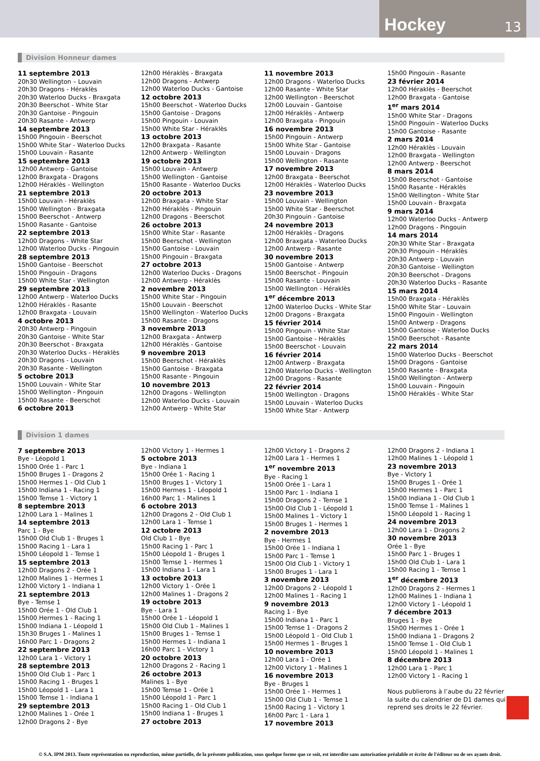Hockey 13
Division Honneur dames
11 septembre 2013
20h30 Wellington – Louvain
20h30 Dragons - Héraklès
20h30 Waterloo Ducks - Braxgata
20h30 Beerschot - White Star
20h30 Gantoise - Pingouin
20h30 Rasante - Antwerp
14 septembre 2013
15h00 Pingouin - Beerschot
15h00 White Star - Waterloo Ducks
15h00 Louvain - Rasante
15 septembre 2013
12h00 Antwerp - Gantoise
12h00 Braxgata - Dragons
12h00 Héraklès - Wellington
21 septembre 2013
15h00 Louvain - Héraklès
15h00 Wellington - Braxgata
15h00 Beerschot - Antwerp
15h00 Rasante - Gantoise
22 septembre 2013
12h00 Dragons - White Star
12h00 Waterloo Ducks - Pingouin
28 septembre 2013
15h00 Gantoise - Beerschot
15h00 Pingouin - Dragons
15h00 White Star - Wellington
29 septembre 2013
12h00 Antwerp - Waterloo Ducks
12h00 Héraklès - Rasante
12h00 Braxgata - Louvain
4 octobre 2013
20h30 Antwerp - Pingouin
20h30 Gantoise - White Star
20h30 Beerschot - Braxgata
20h30 Waterloo Ducks - Héraklès
20h30 Dragons - Louvain
20h30 Rasante - Wellington
5 octobre 2013
15h00 Louvain - White Star
15h00 Wellington - Pingouin
15h00 Rasante - Beerschot
6 octobre 2013
12h00 Héraklès - Braxgata
12h00 Dragons - Antwerp
12h00 Waterloo Ducks - Gantoise
12 octobre 2013
15h00 Beerschot - Waterloo Ducks
15h00 Gantoise - Dragons
15h00 Pingouin - Louvain
15h00 White Star - Héraklès
13 octobre 2013
12h00 Braxgata - Rasante
12h00 Antwerp - Wellington
19 octobre 2013
15h00 Louvain - Antwerp
15h00 Wellington - Gantoise
15h00 Rasante - Waterloo Ducks
20 octobre 2013
12h00 Braxgata - White Star
12h00 Héraklès - Pingouin
12h00 Dragons - Beerschot
26 octobre 2013
15h00 White Star - Rasante
15h00 Beerschot - Wellington
15h00 Gantoise - Louvain
15h00 Pingouin - Braxgata
27 octobre 2013
12h00 Waterloo Ducks - Dragons
12h00 Antwerp - Héraklès
2 novembre 2013
15h00 White Star - Pingouin
15h00 Louvain - Beerschot
15h00 Wellington - Waterloo Ducks
15h00 Rasante - Dragons
3 novembre 2013
12h00 Braxgata - Antwerp
12h00 Héraklès - Gantoise
9 novembre 2013
15h00 Beerschot - Héraklès
15h00 Gantoise - Braxgata
15h00 Rasante - Pingouin
10 novembre 2013
12h00 Dragons - Wellington
12h00 Waterloo Ducks - Louvain
12h00 Antwerp - White Star
11 novembre 2013
12h00 Dragons - Waterloo Ducks
12h00 Rasante - White Star
12h00 Wellington - Beerschot
12h00 Louvain - Gantoise
12h00 Héraklès - Antwerp
12h00 Braxgata - Pingouin
16 novembre 2013
15h00 Pingouin - Antwerp
15h00 White Star - Gantoise
15h00 Louvain - Dragons
15h00 Wellington - Rasante
17 novembre 2013
12h00 Braxgata - Beerschot
12h00 Héraklès - Waterloo Ducks
23 novembre 2013
15h00 Louvain - Wellington
15h00 White Star - Beerschot
20h30 Pingouin - Gantoise
24 novembre 2013
12h00 Héraklès - Dragons
12h00 Braxgata - Waterloo Ducks
12h00 Antwerp - Rasante
30 novembre 2013
15h00 Gantoise - Antwerp
15h00 Beerschot - Pingouin
15h00 Rasante - Louvain
15h00 Wellington - Héraklès
1<sup>er</sup> décembre 2013
12h00 Waterloo Ducks - White Star
12h00 Dragons - Braxgata
15 février 2014
15h00 Pingouin - White Star
15h00 Gantoise - Héraklès
15h00 Beerschot - Louvain
16 février 2014
12h00 Antwerp - Braxgata
12h00 Waterloo Ducks - Wellington
12h00 Dragons - Rasante
22 février 2014
15h00 Wellington - Dragons
15h00 Louvain - Waterloo Ducks
15h00 White Star - Antwerp
15h00 Pingouin - Rasante
23 février 2014
12h00 Héraklès - Beerschot
12h00 Braxgata - Gantoise
1<sup>er</sup> mars 2014
15h00 White Star - Dragons
15h00 Pingouin - Waterloo Ducks
15h00 Gantoise - Rasante
2 mars 2014
12h00 Héraklès - Louvain
12h00 Braxgata - Wellington
12h00 Antwerp - Beerschot
8 mars 2014
15h00 Beerschot - Gantoise
15h00 Rasante - Héraklès
15h00 Wellington - White Star
15h00 Louvain - Braxgata
9 mars 2014
12h00 Waterloo Ducks - Antwerp
12h00 Dragons - Pingouin
14 mars 2014
20h30 White Star - Braxgata
20h30 Pingouin - Héraklès
20h30 Antwerp - Louvain
20h30 Gantoise - Wellington
20h30 Beerschot - Dragons
20h30 Waterloo Ducks - Rasante
15 mars 2014
15h00 Braxgata - Héraklès
15h00 White Star - Louvain
15h00 Pingouin - Wellington
15h00 Antwerp - Dragons
15h00 Gantoise - Waterloo Ducks
15h00 Beerschot - Rasante
22 mars 2014
15h00 Waterloo Ducks - Beerschot
15h00 Dragons - Gantoise
15h00 Rasante - Braxgata
15h00 Wellington - Antwerp
15h00 Louvain - Pingouin
15h00 Héraklès - White Star
Division 1 dames
7 septembre 2013
Bye - Léopold 1
15h00 Orée 1 - Parc 1
15h00 Bruges 1 - Dragons 2
15h00 Hermes 1 - Old Club 1
15h00 Indiana 1 - Racing 1
15h00 Temse 1 - Victory 1
8 septembre 2013
12h00 Lara 1 - Malines 1
14 septembre 2013
Parc 1 - Bye
15h00 Old Club 1 - Bruges 1
15h00 Racing 1 - Lara 1
15h00 Léopold 1 - Temse 1
15 septembre 2013
12h00 Dragons 2 - Orée 1
12h00 Malines 1 - Hermes 1
12h00 Victory 1 - Indiana 1
21 septembre 2013
Bye - Temse 1
15h00 Orée 1 - Old Club 1
15h00 Hermes 1 - Racing 1
15h00 Indiana 1 - Léopold 1
15h30 Bruges 1 - Malines 1
16h00 Parc 1 - Dragons 2
22 septembre 2013
12h00 Lara 1 - Victory 1
28 septembre 2013
15h00 Old Club 1 - Parc 1
15h00 Racing 1 - Bruges 1
15h00 Léopold 1 - Lara 1
15h00 Temse 1 - Indiana 1
29 septembre 2013
12h00 Malines 1 - Orée 1
12h00 Dragons 2 - Bye
12h00 Victory 1 - Hermes 1
5 octobre 2013
Bye - Indiana 1
15h00 Orée 1 - Racing 1
15h00 Bruges 1 - Victory 1
15h00 Hermes 1 - Léopold 1
16h00 Parc 1 - Malines 1
6 octobre 2013
12h00 Dragons 2 - Old Club 1
12h00 Lara 1 - Temse 1
12 octobre 2013
Old Club 1 - Bye
15h00 Racing 1 - Parc 1
15h00 Léopold 1 - Bruges 1
15h00 Temse 1 - Hermes 1
15h00 Indiana 1 - Lara 1
13 octobre 2013
12h00 Victory 1 - Orée 1
12h00 Malines 1 - Dragons 2
19 octobre 2013
Bye - Lara 1
15h00 Orée 1 - Léopold 1
15h00 Old Club 1 - Malines 1
15h00 Bruges 1 - Temse 1
15h00 Hermes 1 - Indiana 1
16h00 Parc 1 - Victory 1
20 octobre 2013
12h00 Dragons 2 - Racing 1
26 octobre 2013
Malines 1 - Bye
15h00 Temse 1 - Orée 1
15h00 Léopold 1 - Parc 1
15h00 Racing 1 - Old Club 1
15h00 Indiana 1 - Bruges 1
27 octobre 2013
12h00 Victory 1 - Dragons 2
12h00 Lara 1 - Hermes 1
1<sup>er</sup> novembre 2013
Bye - Racing 1
15h00 Orée 1 - Lara 1
15h00 Parc 1 - Indiana 1
15h00 Dragons 2 - Temse 1
15h00 Old Club 1 - Léopold 1
15h00 Malines 1 - Victory 1
15h00 Bruges 1 - Hermes 1
2 novembre 2013
Bye - Hermes 1
15h00 Orée 1 - Indiana 1
15h00 Parc 1 - Temse 1
15h00 Old Club 1 - Victory 1
15h00 Bruges 1 - Lara 1
3 novembre 2013
12h00 Dragons 2 - Léopold 1
12h00 Malines 1 - Racing 1
9 novembre 2013
Racing 1 - Bye
15h00 Indiana 1 - Parc 1
15h00 Temse 1 - Dragons 2
15h00 Léopold 1 - Old Club 1
15h00 Hermes 1 - Bruges 1
10 novembre 2013
12h00 Lara 1 - Orée 1
12h00 Victory 1 - Malines 1
16 novembre 2013
Bye - Bruges 1
15h00 Orée 1 - Hermes 1
15h00 Old Club 1 - Temse 1
15h00 Racing 1 - Victory 1
16h00 Parc 1 - Lara 1
17 novembre 2013
12h00 Dragons 2 - Indiana 1
12h00 Malines 1 - Léopold 1
23 novembre 2013
Bye - Victory 1
15h00 Bruges 1 - Orée 1
15h00 Hermes 1 - Parc 1
15h00 Indiana 1 - Old Club 1
15h00 Temse 1 - Malines 1
15h00 Léopold 1 - Racing 1
24 novembre 2013
12h00 Lara 1 - Dragons 2
30 novembre 2013
Orée 1 - Bye
15h00 Parc 1 - Bruges 1
15h00 Old Club 1 - Lara 1
15h00 Racing 1 - Temse 1
1<sup>er</sup> décembre 2013
12h00 Dragons 2 - Hermes 1
12h00 Malines 1 - Indiana 1
12h00 Victory 1 - Léopold 1
7 décembre 2013
Bruges 1 - Bye
15h00 Hermes 1 - Orée 1
15h00 Indiana 1 - Dragons 2
15h00 Temse 1 - Old Club 1
15h00 Léopold 1 - Malines 1
8 décembre 2013
12h00 Lara 1 - Parc 1
12h00 Victory 1 - Racing 1
Nous publierons à l’aube du 22 février la suite du calendrier de D1 dames qui reprend ses droits le 22 février.
© S.A. IPM 2013. Toute représentation ou reproduction, même partielle, de la présente publication, sous quelque forme que ce soit, est interdite sans autorisation préalable et écrite de l'éditeur ou de ses ayants droit.